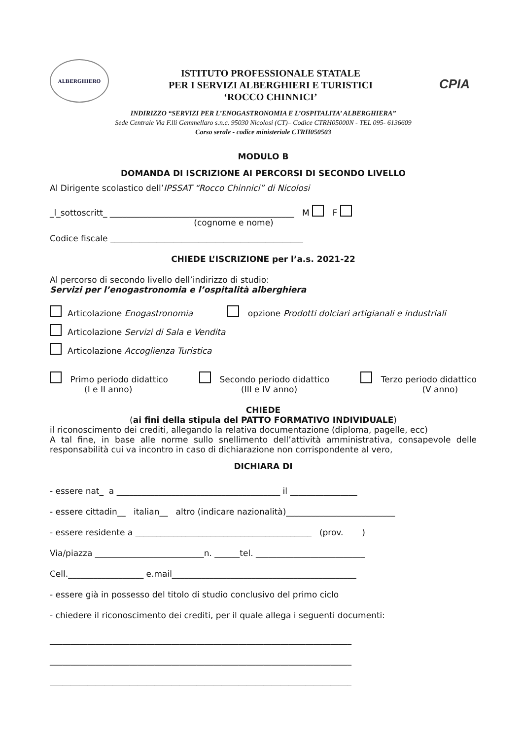ALBERGHIERO
ISTITUTO PROFESSIONALE STATALE
PER I SERVIZI ALBERGHIERI E TURISTICI
‘ROCCO CHINNICI’
CPIA
INDIRIZZO “SERVIZI PER L’ENOGASTRONOMIA E L’OSPITALITA’ ALBERGHIERA”
Sede Centrale Via F.lli Gemmellaro s.n.c. 95030 Nicolosi (CT)– Codice CTRH05000N - TEL 095- 6136609
Corso serale - codice ministeriale CTRH050503
MODULO B
DOMANDA DI ISCRIZIONE AI PERCORSI DI SECONDO LIVELLO
Al Dirigente scolastico dell’IPSSAT “Rocco Chinnici” di Nicolosi
_l_sottoscritt_ ____________________________________________ M F
(cognome e nome)
Codice fiscale ______________________________________________
CHIEDE L’ISCRIZIONE per l’a.s. 2021-22
Al percorso di secondo livello dell’indirizzo di studio:
Servizi per l’enogastronomia e l’ospitalità alberghiera
Articolazione Enogastronomia opzione Prodotti dolciari artigianali e industriali
Articolazione Servizi di Sala e Vendita
Articolazione Accoglienza Turistica
Primo periodo didattico
(I e II anno)
Secondo periodo didattico
(III e IV anno)
Terzo periodo didattico
(V anno)
CHIEDE
(ai fini della stipula del PATTO FORMATIVO INDIVIDUALE)
il riconoscimento dei crediti, allegando la relativa documentazione (diploma, pagelle, ecc)
A tal fine, in base alle norme sullo snellimento dell’attività amministrativa, consapevole delle responsabilità cui va incontro in caso di dichiarazione non corrispondente al vero,
DICHIARA DI
- essere nat_ a _______________________________________ il ________________
- essere cittadin__ italian__ altro (indicare nazionalità)__________________________
- essere residente a __________________________________________ (prov. )
Via/piazza __________________________n. ______tel. __________________________
Cell.__________________ e.mail____________________________________________
- essere già in possesso del titolo di studio conclusivo del primo ciclo
- chiedere il riconoscimento dei crediti, per il quale allega i seguenti documenti:
________________________________________________________________________
________________________________________________________________________
________________________________________________________________________